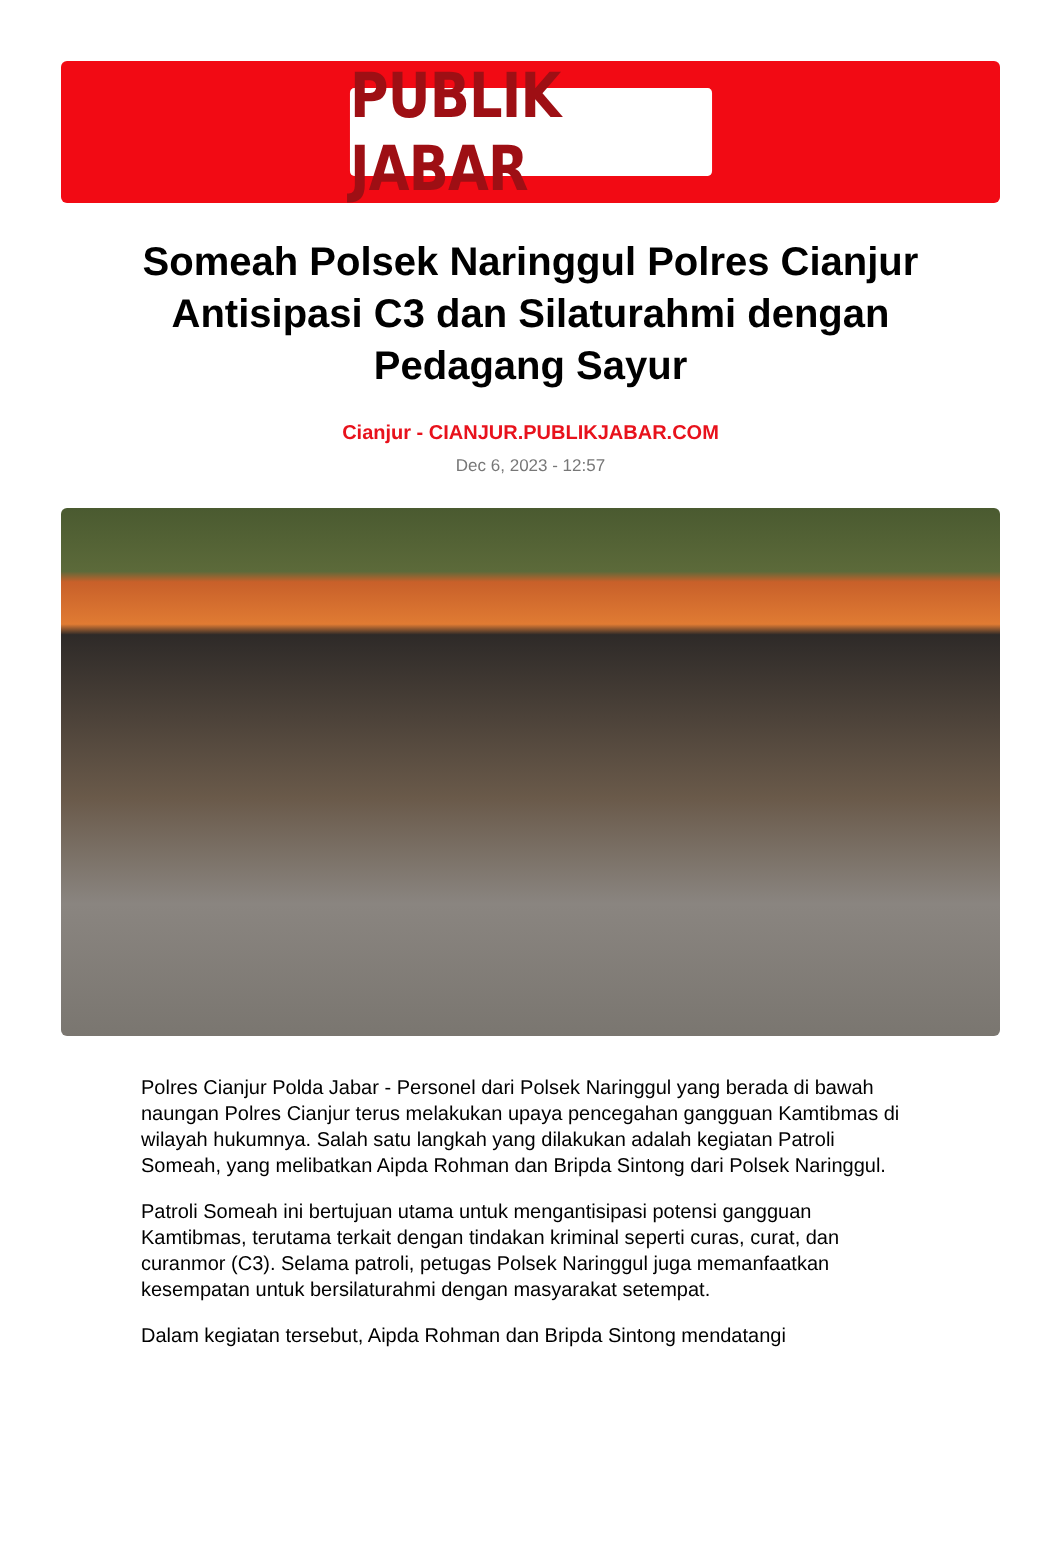PUBLIK JABAR
Someah Polsek Naringgul Polres Cianjur Antisipasi C3 dan Silaturahmi dengan Pedagang Sayur
Cianjur - CIANJUR.PUBLIKJABAR.COM
Dec 6, 2023 - 12:57
Polres Cianjur Polda Jabar - Personel dari Polsek Naringgul yang berada di bawah naungan Polres Cianjur terus melakukan upaya pencegahan gangguan Kamtibmas di wilayah hukumnya. Salah satu langkah yang dilakukan adalah kegiatan Patroli Someah, yang melibatkan Aipda Rohman dan Bripda Sintong dari Polsek Naringgul.
Patroli Someah ini bertujuan utama untuk mengantisipasi potensi gangguan Kamtibmas, terutama terkait dengan tindakan kriminal seperti curas, curat, dan curanmor (C3). Selama patroli, petugas Polsek Naringgul juga memanfaatkan kesempatan untuk bersilaturahmi dengan masyarakat setempat.
Dalam kegiatan tersebut, Aipda Rohman dan Bripda Sintong mendatangi